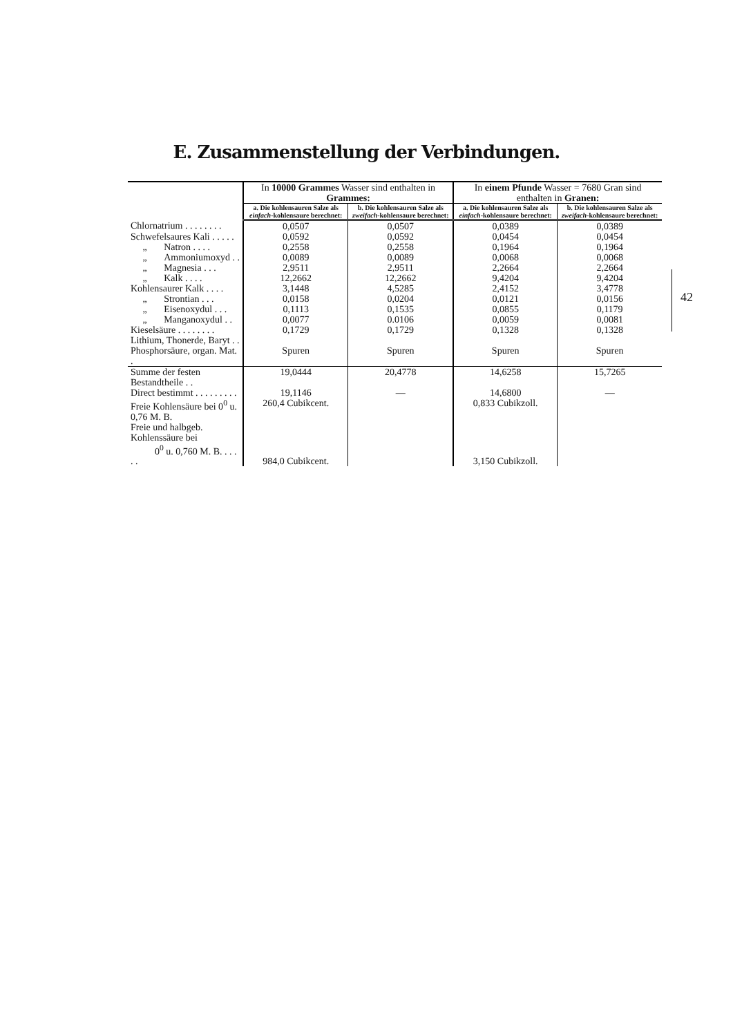E. Zusammenstellung der Verbindungen.
| | In 10000 Grammes Wasser sind enthalten in Grammes: | | In einem Pfunde Wasser = 7680 Gran sind enthalten in Granen: | |
| --- | --- | --- | --- | --- |
| | a. Die kohlensauren Salze als einfach -kohlensaure berechnet: | b. Die kohlensauren Salze als zweifach -kohlensaure berechnet: | a. Die kohlensauren Salze als einfach -kohlensaure berechnet: | b. Die kohlensauren Salze als zweifach -kohlensaure berechnet: |
| Chlornatrium . . . . . . . . | 0,0507 | 0,0507 | 0,0389 | 0,0389 |
| Schwefelsaures Kali . . . . . | 0,0592 | 0,0592 | 0,0454 | 0,0454 |
| „ Natron . . . . | 0,2558 | 0,2558 | 0,1964 | 0,1964 |
| „ Ammoniumoxyd . . | 0,0089 | 0,0089 | 0,0068 | 0,0068 |
| „ Magnesia . . . | 2,9511 | 2,9511 | 2,2664 | 2,2664 |
| „ Kalk . . . . | 12,2662 | 12,2662 | 9,4204 | 9,4204 |
| Kohlensaurer Kalk . . . . | 3,1448 | 4,5285 | 2,4152 | 3,4778 |
| „ Strontian . . . | 0,0158 | 0,0204 | 0,0121 | 0,0156 |
| „ Eisenoxydul . . . | 0,1113 | 0,1535 | 0,0855 | 0,1179 |
| „ Manganoxydul . . | 0,0077 | 0.0106 | 0,0059 | 0,0081 |
| Kieselsäure . . . . . . . . | 0,1729 | 0,1729 | 0,1328 | 0,1328 |
| Lithium, Thonerde, Baryt . . Phosphorsäure, organ. Mat. . | Spuren | Spuren | Spuren | Spuren |
| Summe der festen Bestandtheile . . | 19,0444 | 20,4778 | 14,6258 | 15,7265 |
| Direct bestimmt . . . . . . . . . | 19,1146 | — | 14,6800 | — |
| Freie Kohlensäure bei 0<sup>0</sup> u. 0,76 M. B. | 260,4 Cubikcent. | | 0,833 Cubikzoll. | |
| Freie und halbgeb. Kohlenssäure bei 0<sup>0</sup> u. 0,760 M. B. . . . . . | 984,0 Cubikcent. | | 3,150 Cubikzoll. | |
42